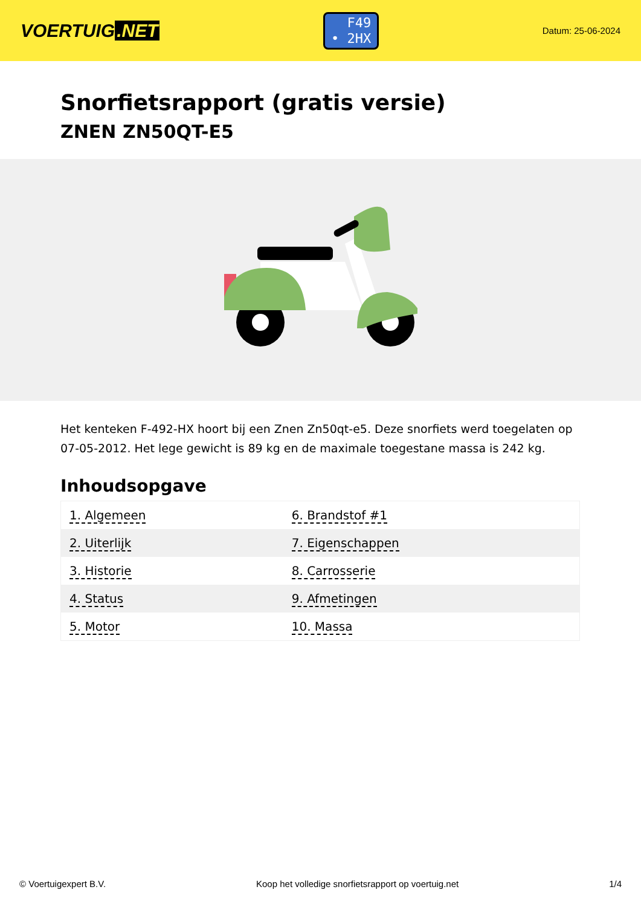VOERTUIG.NET
F49
• 2HX
Datum: 25-06-2024
Snorfietsrapport (gratis versie)
ZNEN ZN50QT-E5
Het kenteken F-492-HX hoort bij een Znen Zn50qt-e5. Deze snorfiets werd toegelaten op 07-05-2012. Het lege gewicht is 89 kg en de maximale toegestane massa is 242 kg.
Inhoudsopgave
| 1. Algemeen | 6. Brandstof #1 |
| 2. Uiterlijk | 7. Eigenschappen |
| 3. Historie | 8. Carrosserie |
| 4. Status | 9. Afmetingen |
| 5. Motor | 10. Massa |
© Voertuigexpert B.V. Koop het volledige snorfietsrapport op voertuig.net 1/4